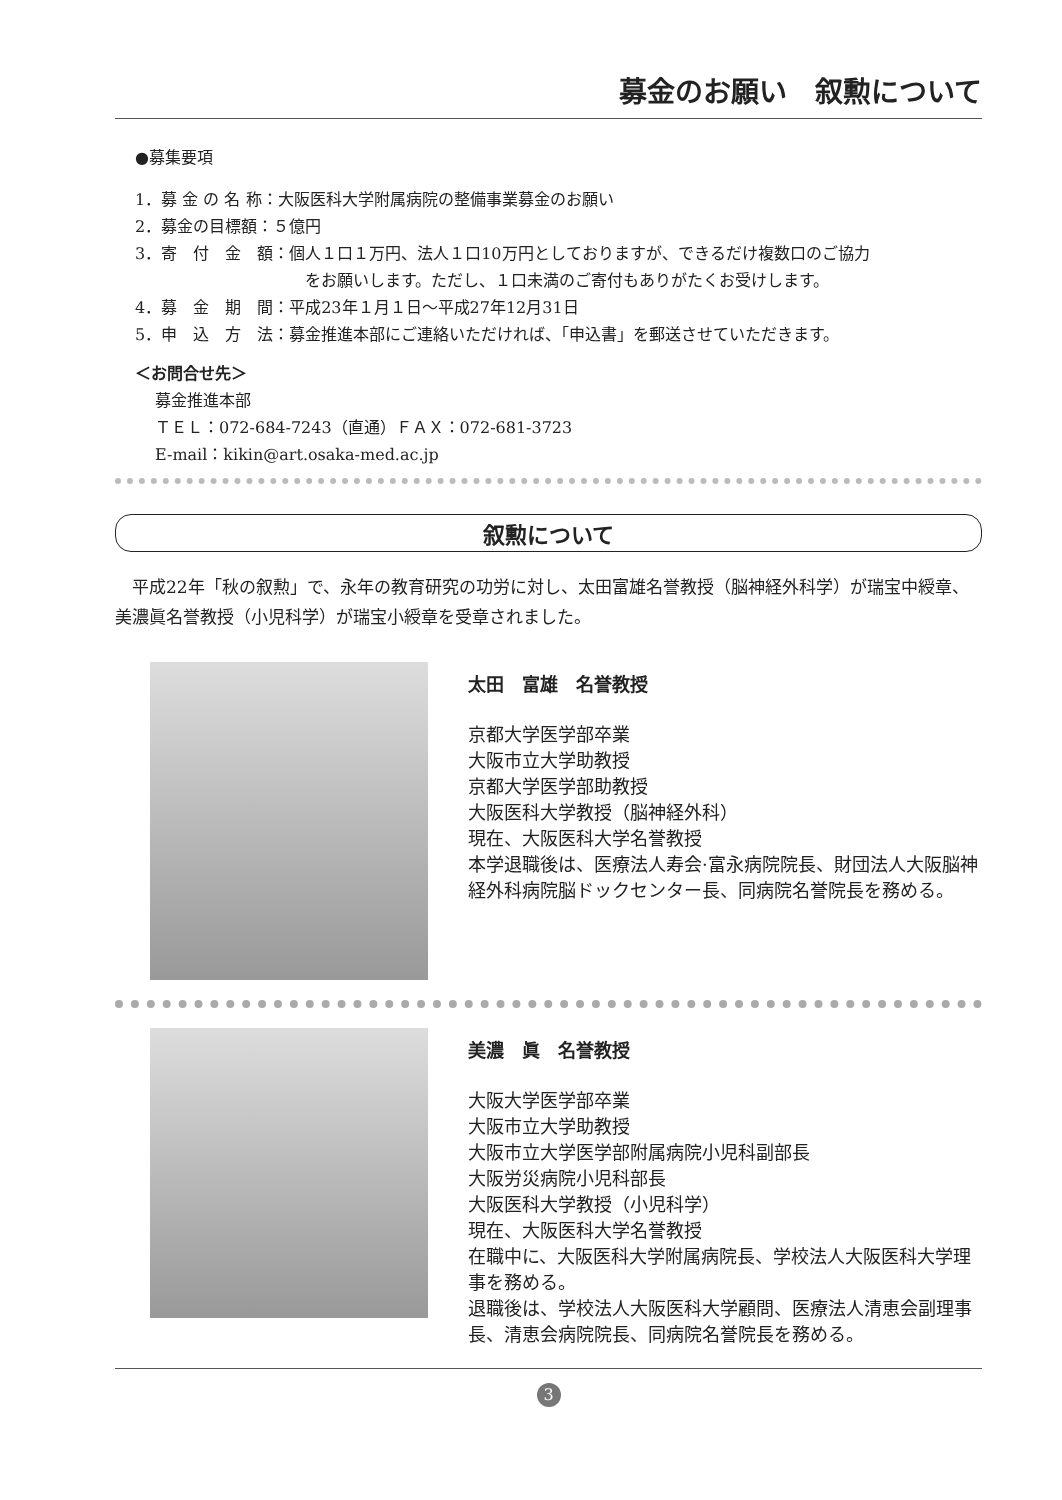募金のお願い　叙勲について
●募集要項
1．募 金 の 名 称：大阪医科大学附属病院の整備事業募金のお願い
2．募金の目標額：５億円
3．寄　付　金　額：個人１口１万円、法人１口10万円としておりますが、できるだけ複数口のご協力
をお願いします。ただし、１口未満のご寄付もありがたくお受けします。
4．募　金　期　間：平成23年１月１日～平成27年12月31日
5．申　込　方　法：募金推進本部にご連絡いただければ、「申込書」を郵送させていただきます。
＜お問合せ先＞
募金推進本部
ＴＥＬ：072-684-7243（直通）ＦＡＸ：072-681-3723
E-mail：kikin@art.osaka-med.ac.jp
叙勲について
平成22年「秋の叙勲」で、永年の教育研究の功労に対し、太田富雄名誉教授（脳神経外科学）が瑞宝中綬章、美濃眞名誉教授（小児科学）が瑞宝小綬章を受章されました。
太田　富雄　名誉教授
京都大学医学部卒業
大阪市立大学助教授
京都大学医学部助教授
大阪医科大学教授（脳神経外科）
現在、大阪医科大学名誉教授
本学退職後は、医療法人寿会·富永病院院長、財団法人大阪脳神経外科病院脳ドックセンター長、同病院名誉院長を務める。
美濃　眞　名誉教授
大阪大学医学部卒業
大阪市立大学助教授
大阪市立大学医学部附属病院小児科副部長
大阪労災病院小児科部長
大阪医科大学教授（小児科学）
現在、大阪医科大学名誉教授
在職中に、大阪医科大学附属病院長、学校法人大阪医科大学理事を務める。
退職後は、学校法人大阪医科大学顧問、医療法人清恵会副理事長、清恵会病院院長、同病院名誉院長を務める。
3